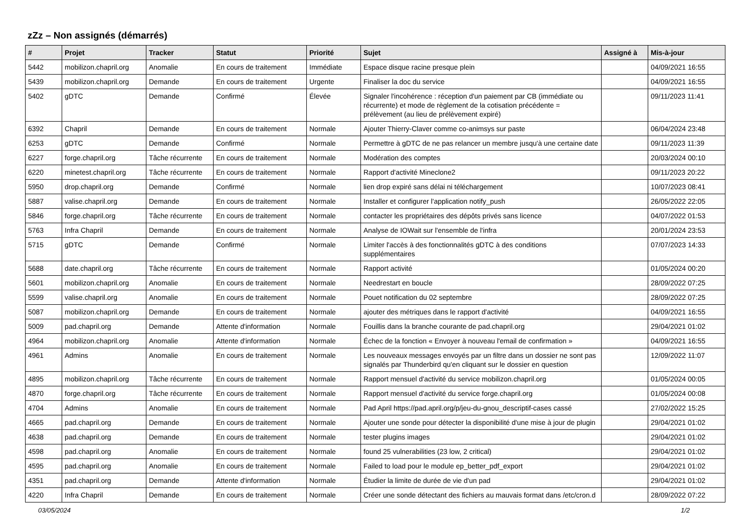zZz – Non assignés (démarrés)
| # | Projet | Tracker | Statut | Priorité | Sujet | Assigné à | Mis-à-jour |
| --- | --- | --- | --- | --- | --- | --- | --- |
| 5442 | mobilizon.chapril.org | Anomalie | En cours de traitement | Immédiate | Espace disque racine presque plein | | 04/09/2021 16:55 |
| 5439 | mobilizon.chapril.org | Demande | En cours de traitement | Urgente | Finaliser la doc du service | | 04/09/2021 16:55 |
| 5402 | gDTC | Demande | Confirmé | Élevée | Signaler l'incohérence : réception d'un paiement par CB (immédiate ou récurrente) et mode de règlement de la cotisation précédente = prélèvement (au lieu de prélèvement expiré) | | 09/11/2023 11:41 |
| 6392 | Chapril | Demande | En cours de traitement | Normale | Ajouter Thierry-Claver comme co-animsys sur paste | | 06/04/2024 23:48 |
| 6253 | gDTC | Demande | Confirmé | Normale | Permettre à gDTC de ne pas relancer un membre jusqu'à une certaine date | | 09/11/2023 11:39 |
| 6227 | forge.chapril.org | Tâche récurrente | En cours de traitement | Normale | Modération des comptes | | 20/03/2024 00:10 |
| 6220 | minetest.chapril.org | Tâche récurrente | En cours de traitement | Normale | Rapport d'activité Mineclone2 | | 09/11/2023 20:22 |
| 5950 | drop.chapril.org | Demande | Confirmé | Normale | lien drop expiré sans délai ni téléchargement | | 10/07/2023 08:41 |
| 5887 | valise.chapril.org | Demande | En cours de traitement | Normale | Installer et configurer l'application notify_push | | 26/05/2022 22:05 |
| 5846 | forge.chapril.org | Tâche récurrente | En cours de traitement | Normale | contacter les propriétaires des dépôts privés sans licence | | 04/07/2022 01:53 |
| 5763 | Infra Chapril | Demande | En cours de traitement | Normale | Analyse de IOWait sur l'ensemble de l'infra | | 20/01/2024 23:53 |
| 5715 | gDTC | Demande | Confirmé | Normale | Limiter l'accès à des fonctionnalités gDTC à des conditions supplémentaires | | 07/07/2023 14:33 |
| 5688 | date.chapril.org | Tâche récurrente | En cours de traitement | Normale | Rapport activité | | 01/05/2024 00:20 |
| 5601 | mobilizon.chapril.org | Anomalie | En cours de traitement | Normale | Needrestart en boucle | | 28/09/2022 07:25 |
| 5599 | valise.chapril.org | Anomalie | En cours de traitement | Normale | Pouet notification du 02 septembre | | 28/09/2022 07:25 |
| 5087 | mobilizon.chapril.org | Demande | En cours de traitement | Normale | ajouter des métriques dans le rapport d'activité | | 04/09/2021 16:55 |
| 5009 | pad.chapril.org | Demande | Attente d'information | Normale | Fouillis dans la branche courante de pad.chapril.org | | 29/04/2021 01:02 |
| 4964 | mobilizon.chapril.org | Anomalie | Attente d'information | Normale | Échec de la fonction « Envoyer à nouveau l'email de confirmation » | | 04/09/2021 16:55 |
| 4961 | Admins | Anomalie | En cours de traitement | Normale | Les nouveaux messages envoyés par un filtre dans un dossier ne sont pas signalés par Thunderbird qu'en cliquant sur le dossier en question | | 12/09/2022 11:07 |
| 4895 | mobilizon.chapril.org | Tâche récurrente | En cours de traitement | Normale | Rapport mensuel d'activité du service mobilizon.chapril.org | | 01/05/2024 00:05 |
| 4870 | forge.chapril.org | Tâche récurrente | En cours de traitement | Normale | Rapport mensuel d'activité du service forge.chapril.org | | 01/05/2024 00:08 |
| 4704 | Admins | Anomalie | En cours de traitement | Normale | Pad April https://pad.april.org/p/jeu-du-gnou_descriptif-cases cassé | | 27/02/2022 15:25 |
| 4665 | pad.chapril.org | Demande | En cours de traitement | Normale | Ajouter une sonde pour détecter la disponibilité d'une mise à jour de plugin | | 29/04/2021 01:02 |
| 4638 | pad.chapril.org | Demande | En cours de traitement | Normale | tester plugins images | | 29/04/2021 01:02 |
| 4598 | pad.chapril.org | Anomalie | En cours de traitement | Normale | found 25 vulnerabilities (23 low, 2 critical) | | 29/04/2021 01:02 |
| 4595 | pad.chapril.org | Anomalie | En cours de traitement | Normale | Failed to load pour le module ep_better_pdf_export | | 29/04/2021 01:02 |
| 4351 | pad.chapril.org | Demande | Attente d'information | Normale | Étudier la limite de durée de vie d'un pad | | 29/04/2021 01:02 |
| 4220 | Infra Chapril | Demande | En cours de traitement | Normale | Créer une sonde détectant des fichiers au mauvais format dans /etc/cron.d | | 28/09/2022 07:22 |
03/05/2024 1/2